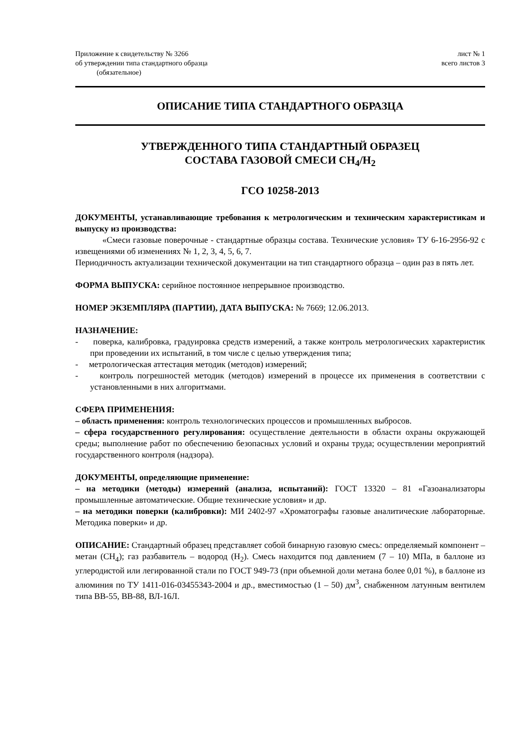Приложение к свидетельству № 3266
об утверждении типа стандартного образца
(обязательное)
лист № 1
всего листов 3
ОПИСАНИЕ ТИПА СТАНДАРТНОГО ОБРАЗЦА
УТВЕРЖДЕННОГО ТИПА СТАНДАРТНЫЙ ОБРАЗЕЦ
СОСТАВА ГАЗОВОЙ СМЕСИ CH<sub>4</sub>/H<sub>2</sub>
ГСО 10258-2013
ДОКУМЕНТЫ, устанавливающие требования к метрологическим и техническим характеристикам и выпуску из производства:
«Смеси газовые поверочные - стандартные образцы состава. Технические условия» ТУ 6-16-2956-92 с извещениями об изменениях № 1, 2, 3, 4, 5, 6, 7.
Периодичность актуализации технической документации на тип стандартного образца – один раз в пять лет.
ФОРМА ВЫПУСКА: серийное постоянное непрерывное производство.
НОМЕР ЭКЗЕМПЛЯРА (ПАРТИИ), ДАТА ВЫПУСКА: № 7669; 12.06.2013.
НАЗНАЧЕНИЕ:
- поверка, калибровка, градуировка средств измерений, а также контроль метрологических характеристик при проведении их испытаний, в том числе с целью утверждения типа;
- метрологическая аттестация методик (методов) измерений;
- контроль погрешностей методик (методов) измерений в процессе их применения в соответствии с установленными в них алгоритмами.
СФЕРА ПРИМЕНЕНИЯ:
– область применения: контроль технологических процессов и промышленных выбросов.
– сфера государственного регулирования: осуществление деятельности в области охраны окружающей среды; выполнение работ по обеспечению безопасных условий и охраны труда; осуществлении мероприятий государственного контроля (надзора).
ДОКУМЕНТЫ, определяющие применение:
– на методики (методы) измерений (анализа, испытаний): ГОСТ 13320 – 81 «Газоанализаторы промышленные автоматические. Общие технические условия» и др.
– на методики поверки (калибровки): МИ 2402-97 «Хроматографы газовые аналитические лабораторные. Методика поверки» и др.
ОПИСАНИЕ: Стандартный образец представляет собой бинарную газовую смесь: определяемый компонент – метан (CH<sub>4</sub>); газ разбавитель – водород (H<sub>2</sub>). Смесь находится под давлением (7 – 10) МПа, в баллоне из углеродистой или легированной стали по ГОСТ 949-73 (при объемной доли метана более 0,01 %), в баллоне из алюминия по ТУ 1411-016-03455343-2004 и др., вместимостью (1 – 50) дм<sup>3</sup>, снабженном латунным вентилем типа ВВ-55, ВВ-88, ВЛ-16Л.